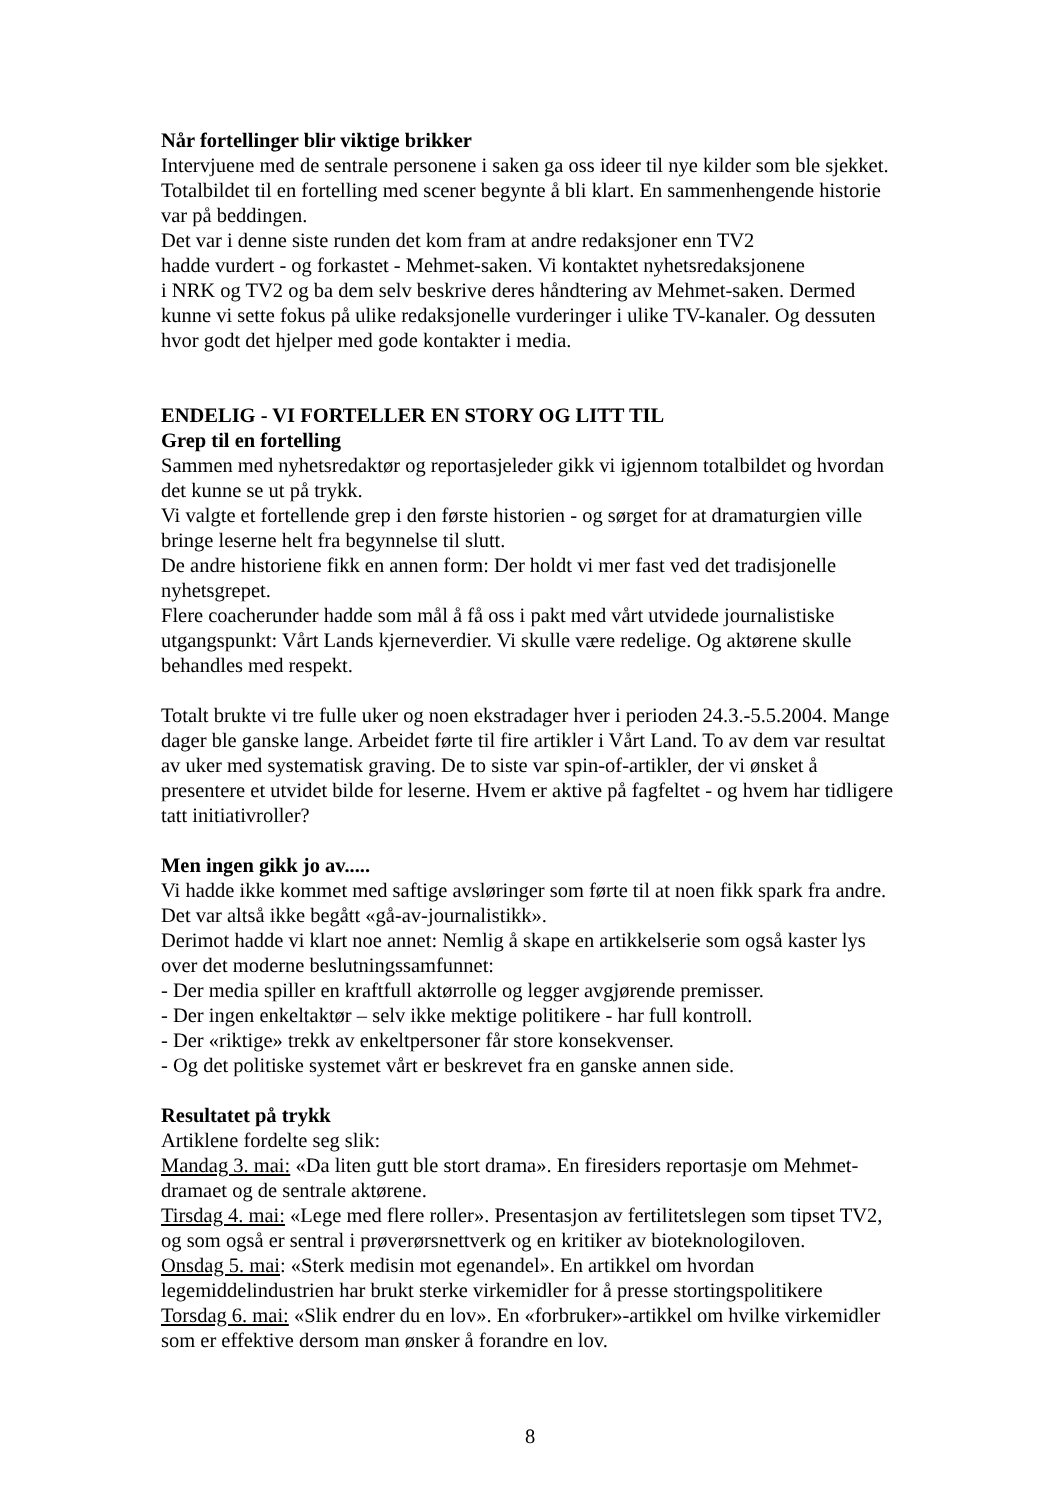Når fortellinger blir viktige brikker
Intervjuene med de sentrale personene i saken ga oss ideer til nye kilder som ble sjekket. Totalbildet til en fortelling med scener begynte å bli klart. En sammenhengende historie var på beddingen.
Det var i denne siste runden det kom fram at andre redaksjoner enn TV2
hadde vurdert - og forkastet - Mehmet-saken. Vi kontaktet nyhetsredaksjonene
i NRK og TV2 og ba dem selv beskrive deres håndtering av Mehmet-saken. Dermed kunne vi sette fokus på ulike redaksjonelle vurderinger i ulike TV-kanaler. Og dessuten hvor godt det hjelper med gode kontakter i media.
ENDELIG - VI FORTELLER EN STORY OG LITT TIL
Grep til en fortelling
Sammen med nyhetsredaktør og reportasjeleder gikk vi igjennom totalbildet og hvordan det kunne se ut på trykk.
Vi valgte et fortellende grep i den første historien - og sørget for at dramaturgien ville bringe leserne helt fra begynnelse til slutt.
De andre historiene fikk en annen form: Der holdt vi mer fast ved det tradisjonelle nyhetsgrepet.
Flere coacherunder hadde som mål å få oss i pakt med vårt utvidede journalistiske utgangspunkt: Vårt Lands kjerneverdier. Vi skulle være redelige. Og aktørene skulle behandles med respekt.
Totalt brukte vi tre fulle uker og noen ekstradager hver i perioden 24.3.-5.5.2004. Mange dager ble ganske lange. Arbeidet førte til fire artikler i Vårt Land. To av dem var resultat av uker med systematisk graving. De to siste var spin-of-artikler, der vi ønsket å presentere et utvidet bilde for leserne. Hvem er aktive på fagfeltet - og hvem har tidligere tatt initiativroller?
Men ingen gikk jo av.....
Vi hadde ikke kommet med saftige avsløringer som førte til at noen fikk spark fra andre. Det var altså ikke begått «gå-av-journalistikk».
Derimot hadde vi klart noe annet: Nemlig å skape en artikkelserie som også kaster lys over det moderne beslutningssamfunnet:
- Der media spiller en kraftfull aktørrolle og legger avgjørende premisser.
- Der ingen enkeltaktør – selv ikke mektige politikere - har full kontroll.
- Der «riktige» trekk av enkeltpersoner får store konsekvenser.
- Og det politiske systemet vårt er beskrevet fra en ganske annen side.
Resultatet på trykk
Artiklene fordelte seg slik:
Mandag 3. mai: «Da liten gutt ble stort drama». En firesiders reportasje om Mehmet-dramaet og de sentrale aktørene.
Tirsdag 4. mai: «Lege med flere roller». Presentasjon av fertilitetslegen som tipset TV2, og som også er sentral i prøverørsnettverk og en kritiker av bioteknologiloven.
Onsdag 5. mai: «Sterk medisin mot egenandel». En artikkel om hvordan legemiddelindustrien har brukt sterke virkemidler for å presse stortingspolitikere
Torsdag 6. mai: «Slik endrer du en lov». En «forbruker»-artikkel om hvilke virkemidler som er effektive dersom man ønsker å forandre en lov.
8